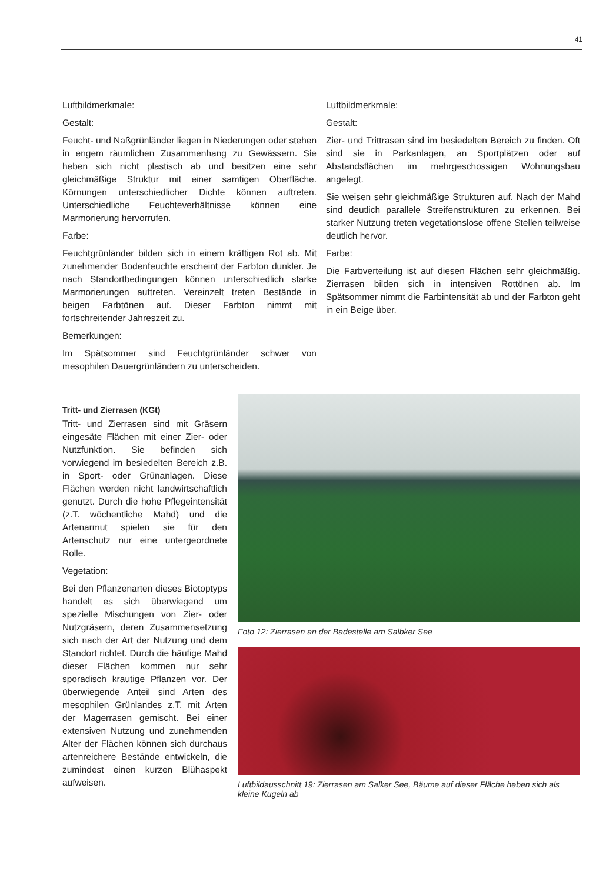41
Luftbildmerkmale:
Gestalt:
Feucht- und Naßgrünländer liegen in Niederungen oder stehen in engem räumlichen Zusammenhang zu Gewässern. Sie heben sich nicht plastisch ab und besitzen eine sehr gleichmäßige Struktur mit einer samtigen Oberfläche. Körnungen unterschiedlicher Dichte können auftreten. Unterschiedliche Feuchteverhältnisse können eine Marmorierung hervorrufen.
Farbe:
Feuchtgrünländer bilden sich in einem kräftigen Rot ab. Mit zunehmender Bodenfeuchte erscheint der Farbton dunkler. Je nach Standortbedingungen können unterschiedlich starke Marmorierungen auftreten. Vereinzelt treten Bestände in beigen Farbtönen auf. Dieser Farbton nimmt mit fortschreitender Jahreszeit zu.
Bemerkungen:
Im Spätsommer sind Feuchtgrünländer schwer von mesophilen Dauergrünländern zu unterscheiden.
Luftbildmerkmale:
Gestalt:
Zier- und Trittrasen sind im besiedelten Bereich zu finden. Oft sind sie in Parkanlagen, an Sportplätzen oder auf Abstandsflächen im mehrgeschossigen Wohnungsbau angelegt.
Sie weisen sehr gleichmäßige Strukturen auf. Nach der Mahd sind deutlich parallele Streifenstrukturen zu erkennen. Bei starker Nutzung treten vegetationslose offene Stellen teilweise deutlich hervor.
Farbe:
Die Farbverteilung ist auf diesen Flächen sehr gleichmäßig. Zierrasen bilden sich in intensiven Rottönen ab. Im Spätsommer nimmt die Farbintensität ab und der Farbton geht in ein Beige über.
Tritt- und Zierrasen (KGt)
Tritt- und Zierrasen sind mit Gräsern eingesäte Flächen mit einer Zier- oder Nutzfunktion. Sie befinden sich vorwiegend im besiedelten Bereich z.B. in Sport- oder Grünanlagen. Diese Flächen werden nicht landwirtschaftlich genutzt. Durch die hohe Pflegeintensität (z.T. wöchentliche Mahd) und die Artenarmut spielen sie für den Artenschutz nur eine untergeordnete Rolle.
Vegetation:
Bei den Pflanzenarten dieses Biotoptyps handelt es sich überwiegend um spezielle Mischungen von Zier- oder Nutzgräsern, deren Zusammensetzung sich nach der Art der Nutzung und dem Standort richtet. Durch die häufige Mahd dieser Flächen kommen nur sehr sporadisch krautige Pflanzen vor. Der überwiegende Anteil sind Arten des mesophilen Grünlandes z.T. mit Arten der Magerrasen gemischt. Bei einer extensiven Nutzung und zunehmenden Alter der Flächen können sich durchaus artenreichere Bestände entwickeln, die zumindest einen kurzen Blühaspekt aufweisen.
Foto 12: Zierrasen an der Badestelle am Salbker See
Luftbildausschnitt 19: Zierrasen am Salker See, Bäume auf dieser Fläche heben sich als kleine Kugeln ab